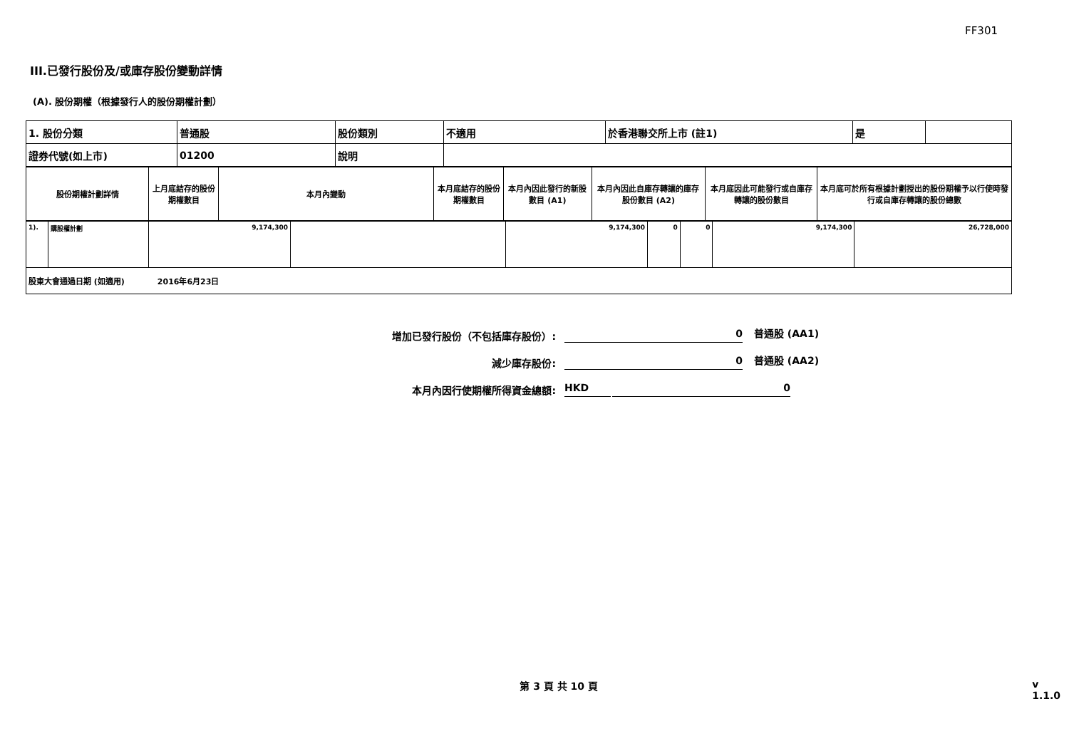FF301
III.已發行股份及/或庫存股份變動詳情
(A). 股份期權（根據發行人的股份期權計劃）
| 1. 股份分類 | 普通股 | 股份類別 | 不適用 | 於香港聯交所上市 (註1) | 是 | |
| 證券代號(如上市) | 01200 | 說明 | | | | |
| 股份期權計劃詳情 | 上月底結存的股份期權數目 | 本月內變動 | 本月底結存的股份期權數目 | 本月內因此發行的新股數目 (A1) | 本月內因此自庫存轉讓的庫存股份數目 (A2) | 本月底因此可能發行或自庫存轉讓的股份數目 | 本月底可於所有根據計劃授出的股份期權予以行使時發行或自庫存轉讓的股份總數 |
| 1). | 購股權計劃 | 9,174,300 | | 9,174,300 | 0 | 0 | 9,174,300 | 26,728,000 |
| 股東大會通過日期 (如適用) 2016年6月23日 | | | | | | | | |
增加已發行股份（不包括庫存股份）:
0
普通股 (AA1)
減少庫存股份:
0
普通股 (AA2)
本月內因行使期權所得資金總額:
HKD
0
第 3 頁 共 10 頁 v 1.1.0